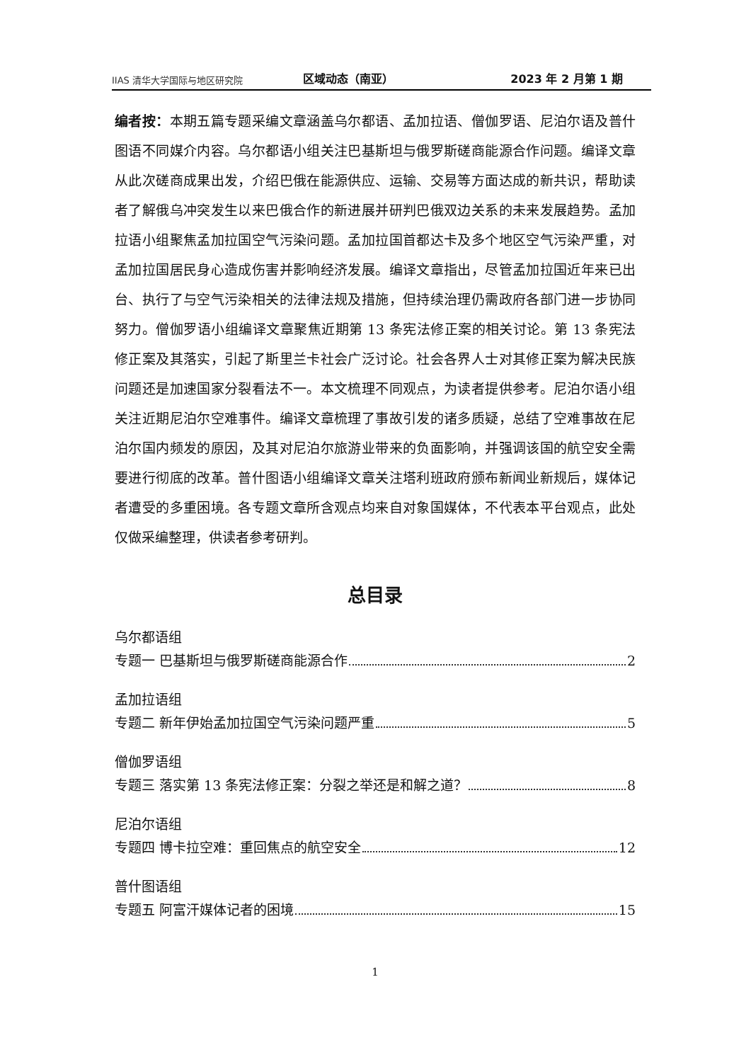IIAS 清华大学国际与地区研究院
区域动态（南亚）
2023 年 2 月第 1 期
编者按：本期五篇专题采编文章涵盖乌尔都语、孟加拉语、僧伽罗语、尼泊尔语及普什图语不同媒介内容。乌尔都语小组关注巴基斯坦与俄罗斯磋商能源合作问题。编译文章从此次磋商成果出发，介绍巴俄在能源供应、运输、交易等方面达成的新共识，帮助读者了解俄乌冲突发生以来巴俄合作的新进展并研判巴俄双边关系的未来发展趋势。孟加拉语小组聚焦孟加拉国空气污染问题。孟加拉国首都达卡及多个地区空气污染严重，对孟加拉国居民身心造成伤害并影响经济发展。编译文章指出，尽管孟加拉国近年来已出台、执行了与空气污染相关的法律法规及措施，但持续治理仍需政府各部门进一步协同努力。僧伽罗语小组编译文章聚焦近期第 13 条宪法修正案的相关讨论。第 13 条宪法修正案及其落实，引起了斯里兰卡社会广泛讨论。社会各界人士对其修正案为解决民族问题还是加速国家分裂看法不一。本文梳理不同观点，为读者提供参考。尼泊尔语小组关注近期尼泊尔空难事件。编译文章梳理了事故引发的诸多质疑，总结了空难事故在尼泊尔国内频发的原因，及其对尼泊尔旅游业带来的负面影响，并强调该国的航空安全需要进行彻底的改革。普什图语小组编译文章关注塔利班政府颁布新闻业新规后，媒体记者遭受的多重困境。各专题文章所含观点均来自对象国媒体，不代表本平台观点，此处仅做采编整理，供读者参考研判。
总目录
乌尔都语组
专题一 巴基斯坦与俄罗斯磋商能源合作 2
孟加拉语组
专题二 新年伊始孟加拉国空气污染问题严重 5
僧伽罗语组
专题三 落实第 13 条宪法修正案：分裂之举还是和解之道？ 8
尼泊尔语组
专题四 博卡拉空难：重回焦点的航空安全 12
普什图语组
专题五 阿富汗媒体记者的困境 15
1